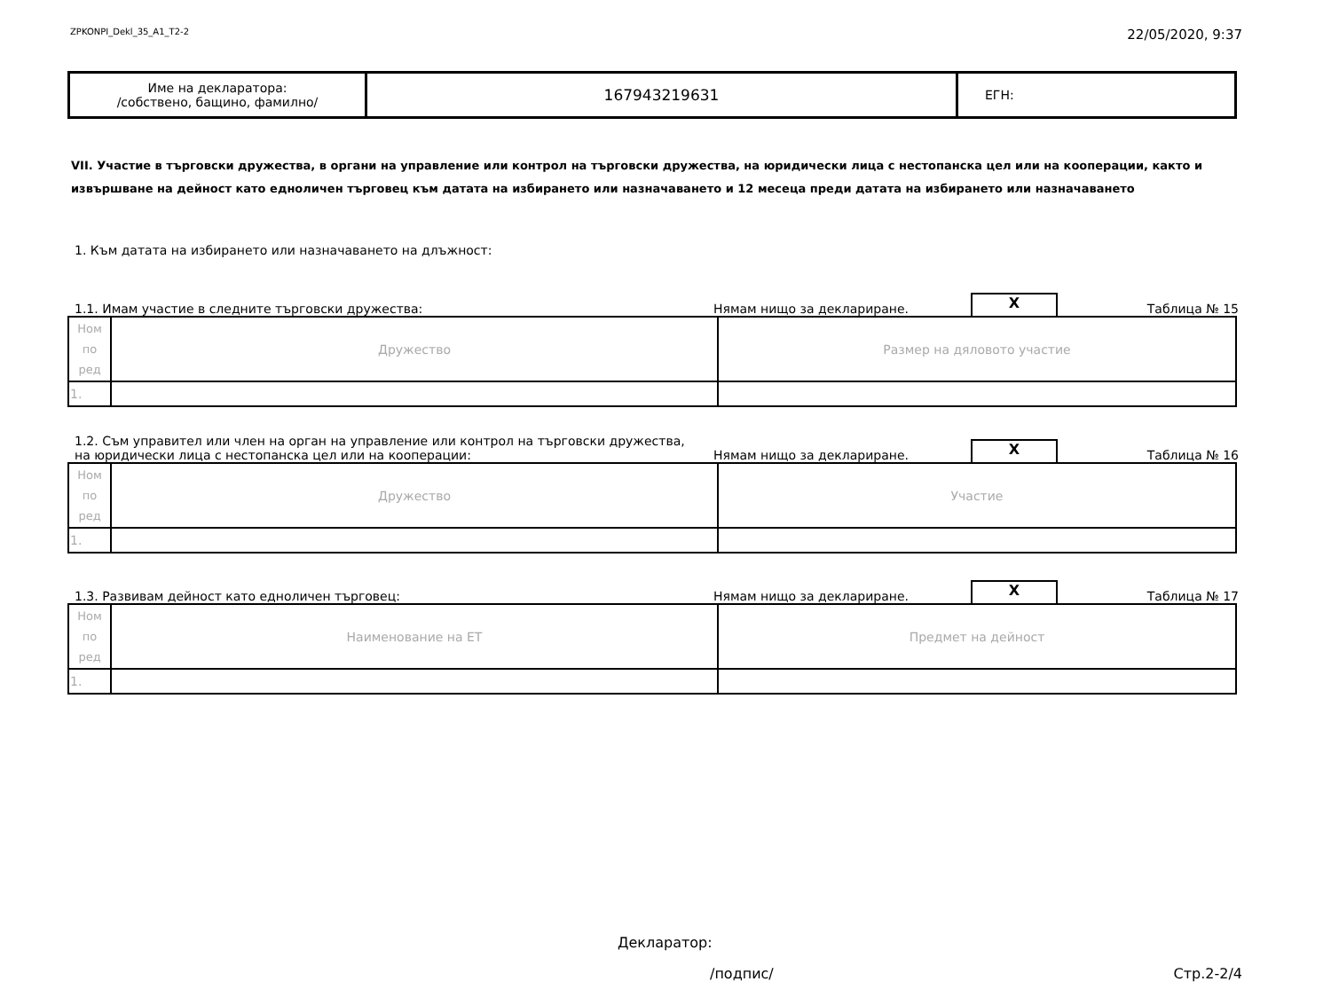ZPKONPI_Dekl_35_A1_T2-2 22/05/2020, 9:37
| Име на декларатора: /собствено, бащино, фамилно/ | 167943219631 | ЕГН: |
VII. Участие в търговски дружества, в органи на управление или контрол на търговски дружества, на юридически лица с нестопанска цел или на кооперации, както и извършване на дейност като едноличен търговец към датата на избирането или назначаването и 12 месеца преди датата на избирането или назначаването
1. Към датата на избирането или назначаването на длъжност:
1.1. Имам участие в следните търговски дружества: Нямам нищо за деклариране. X Таблица № 15
| Ном по ред | Дружество | Размер на дяловото участие |
| 1. | | |
1.2. Съм управител или член на орган на управление или контрол на търговски дружества,
на юридически лица с нестопанска цел или на кооперации: Нямам нищо за деклариране. X Таблица № 16
| Ном по ред | Дружество | Участие |
| 1. | | |
1.3. Развивам дейност като едноличен търговец: Нямам нищо за деклариране. X Таблица № 17
| Ном по ред | Наименование на ЕТ | Предмет на дейност |
| 1. | | |
Декларатор:
/подпис/ Стр.2-2/4